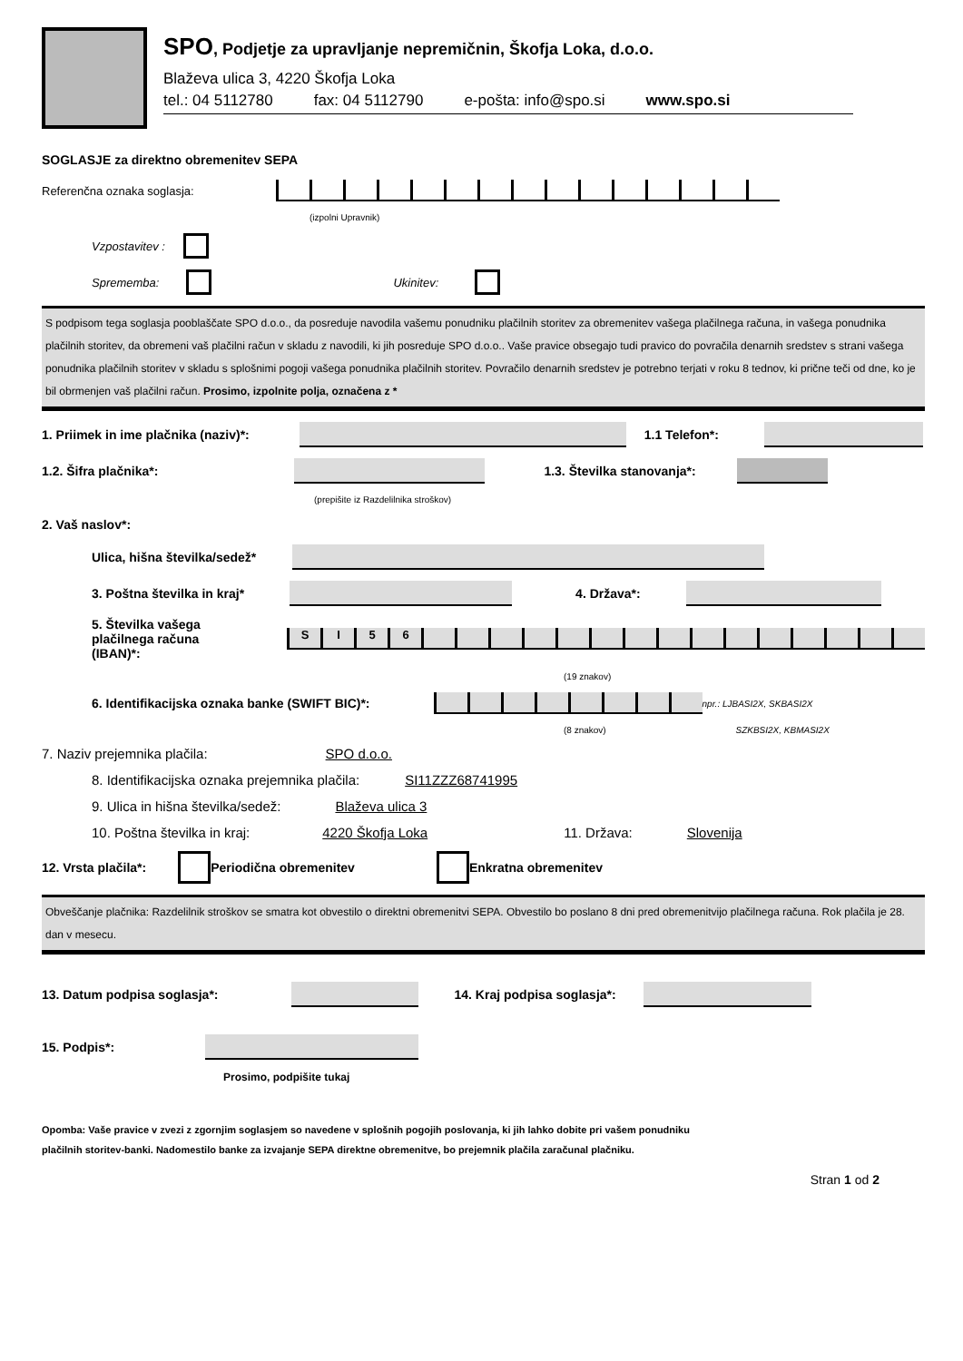SPO, Podjetje za upravljanje nepremičnin, Škofja Loka, d.o.o.
Blaževa ulica 3, 4220 Škofja Loka
tel.: 04 5112780 fax: 04 5112790 e-pošta: info@spo.si www.spo.si
SOGLASJE za direktno obremenitev SEPA
Referenčna oznaka soglasja:
(izpolni Upravnik)
Vzpostavitev :
Sprememba: Ukinitev:
S podpisom tega soglasja pooblaščate SPO d.o.o., da posreduje navodila vašemu ponudniku plačilnih storitev za obremenitev vašega plačilnega računa, in vašega ponudnika plačilnih storitev, da obremeni vaš plačilni račun v skladu z navodili, ki jih posreduje SPO d.o.o.. Vaše pravice obsegajo tudi pravico do povračila denarnih sredstev s strani vašega ponudnika plačilnih storitev v skladu s splošnimi pogoji vašega ponudnika plačilnih storitev. Povračilo denarnih sredstev je potrebno terjati v roku 8 tednov, ki prične teči od dne, ko je bil obrmenjen vaš plačilni račun. Prosimo, izpolnite polja, označena z *
1. Priimek in ime plačnika (naziv)*:
1.1 Telefon*:
1.2. Šifra plačnika*:
1.3. Številka stanovanja*:
(prepišite iz Razdelilnika stroškov)
2. Vaš naslov*:
Ulica, hišna številka/sedež*
3. Poštna številka in kraj*
4. Država*:
5. Številka vašega
plačilnega računa (IBAN)*:
SI 56
(19 znakov)
6. Identifikacijska oznaka banke (SWIFT BIC)*:
npr.: LJBASI2X, SKBASI2X
(8 znakov) SZKBSI2X, KBMASI2X
7. Naziv prejemnika plačila: SPO d.o.o.
8. Identifikacijska oznaka prejemnika plačila: SI11ZZZ68741995
9. Ulica in hišna številka/sedež: Blaževa ulica 3
10. Poštna številka in kraj: 4220 Škofja Loka 11. Država: Slovenija
12. Vrsta plačila*: Periodična obremenitev Enkratna obremenitev
Obveščanje plačnika: Razdelilnik stroškov se smatra kot obvestilo o direktni obremenitvi SEPA. Obvestilo bo poslano 8 dni pred obremenitvijo plačilnega računa. Rok plačila je 28. dan v mesecu.
13. Datum podpisa soglasja*:
14. Kraj podpisa soglasja*:
15. Podpis*:
Prosimo, podpišite tukaj
Opomba: Vaše pravice v zvezi z zgornjim soglasjem so navedene v splošnih pogojih poslovanja, ki jih lahko dobite pri vašem ponudniku
plačilnih storitev-banki. Nadomestilo banke za izvajanje SEPA direktne obremenitve, bo prejemnik plačila zaračunal plačniku.
Stran 1 od 2